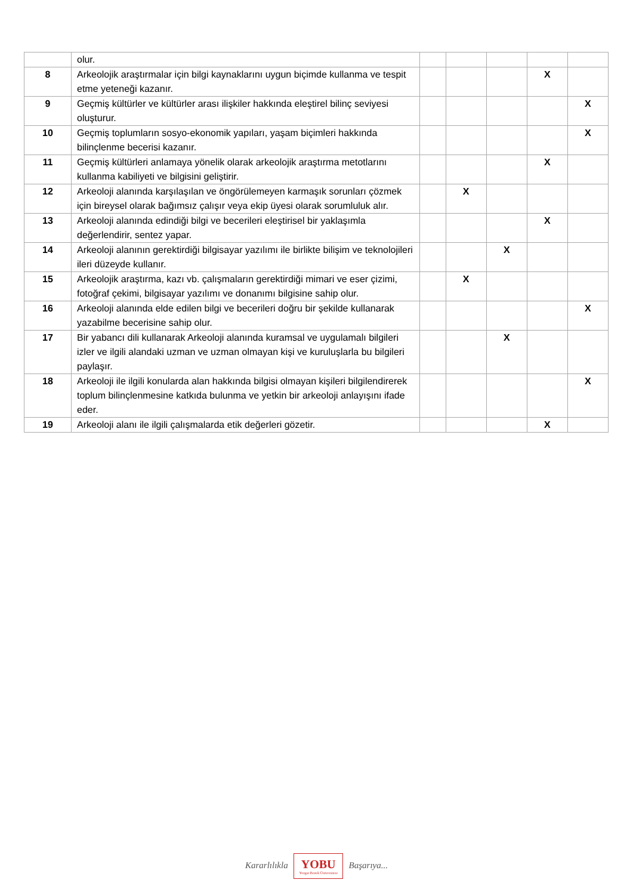| | olur. | | | | | |
| 8 | Arkeolojik araştırmalar için bilgi kaynaklarını uygun biçimde kullanma ve tespit etme yeteneği kazanır. | | | | X | |
| 9 | Geçmiş kültürler ve kültürler arası ilişkiler hakkında eleştirel bilinç seviyesi oluşturur. | | | | | X |
| 10 | Geçmiş toplumların sosyo-ekonomik yapıları, yaşam biçimleri hakkında bilinçlenme becerisi kazanır. | | | | | X |
| 11 | Geçmiş kültürleri anlamaya yönelik olarak arkeolojik araştırma metotlarını kullanma kabiliyeti ve bilgisini geliştirir. | | | | X | |
| 12 | Arkeoloji alanında karşılaşılan ve öngörülemeyen karmaşık sorunları çözmek için bireysel olarak bağımsız çalışır veya ekip üyesi olarak sorumluluk alır. | | X | | | |
| 13 | Arkeoloji alanında edindiği bilgi ve becerileri eleştirisel bir yaklaşımla değerlendirir, sentez yapar. | | | | X | |
| 14 | Arkeoloji alanının gerektirdiği bilgisayar yazılımı ile birlikte bilişim ve teknolojileri ileri düzeyde kullanır. | | | X | | |
| 15 | Arkeolojik araştırma, kazı vb. çalışmaların gerektirdiği mimari ve eser çizimi, fotoğraf çekimi, bilgisayar yazılımı ve donanımı bilgisine sahip olur. | | X | | | |
| 16 | Arkeoloji alanında elde edilen bilgi ve becerileri doğru bir şekilde kullanarak yazabilme becerisine sahip olur. | | | | | X |
| 17 | Bir yabancı dili kullanarak Arkeoloji alanında kuramsal ve uygulamalı bilgileri izler ve ilgili alandaki uzman ve uzman olmayan kişi ve kuruluşlarla bu bilgileri paylaşır. | | | X | | |
| 18 | Arkeoloji ile ilgili konularda alan hakkında bilgisi olmayan kişileri bilgilendirerek toplum bilinçlenmesine katkıda bulunma ve yetkin bir arkeoloji anlayışını ifade eder. | | | | | X |
| 19 | Arkeoloji alanı ile ilgili çalışmalarda etik değerleri gözetir. | | | | X | |
Kararlılıkla YOBU Yozgat Bozok Üniversitesi Başarıya...